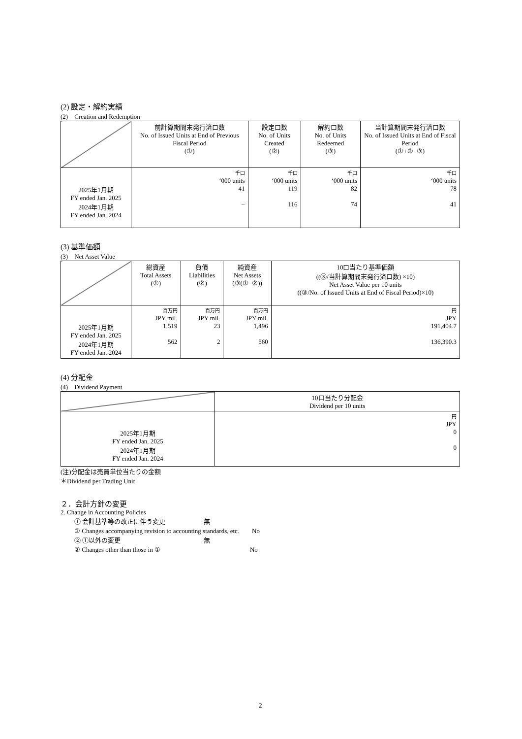(2) 設定・解約実績
(2)　Creation and Redemption
| | 前計算期間末発行済口数 No. of Issued Units at End of Previous Fiscal Period (①) | 設定口数 No. of Units Created (②) | 解約口数 No. of Units Redeemed (③) | 当計算期間末発行済口数 No. of Issued Units at End of Fiscal Period (①+②−③) |
| --- | --- | --- | --- | --- |
| 2025年1月期 FY ended Jan. 2025 2024年1月期 FY ended Jan. 2024 | 千口 ‘000 units 41 − | 千口 ‘000 units 119 116 | 千口 ‘000 units 82 74 | 千口 ‘000 units 78 41 |
(3) 基準価額
(3)　Net Asset Value
| | 総資産 Total Assets (①) | 負債 Liabilities (②) | 純資産 Net Assets (③(①−②)) | 10口当たり基準価額 ((③/当計算期間末発行済口数) ×10) Net Asset Value per 10 units ((③/No. of Issued Units at End of Fiscal Period)×10) |
| --- | --- | --- | --- | --- |
| 2025年1月期 FY ended Jan. 2025 2024年1月期 FY ended Jan. 2024 | 百万円 JPY mil. 1,519 562 | 百万円 JPY mil. 23 2 | 百万円 JPY mil. 1,496 560 | 円 JPY 191,404.7 136,390.3 |
(4) 分配金
(4)　Dividend Payment
| | 10口当たり分配金 Dividend per 10 units |
| --- | --- |
| 2025年1月期 FY ended Jan. 2025 2024年1月期 FY ended Jan. 2024 | 円 JPY 0 0 |
(注)分配金は売買単位当たりの金額
＊Dividend per Trading Unit
２．会計方針の変更
2. Change in Accounting Policies
① 会計基準等の改正に伴う変更　　　　　　無
① Changes accompanying revision to accounting standards, etc.　　No
② ①以外の変更　　　　　　　　　　　　　無
② Changes other than those in ①　　　　　　　　　　　　　　No
2